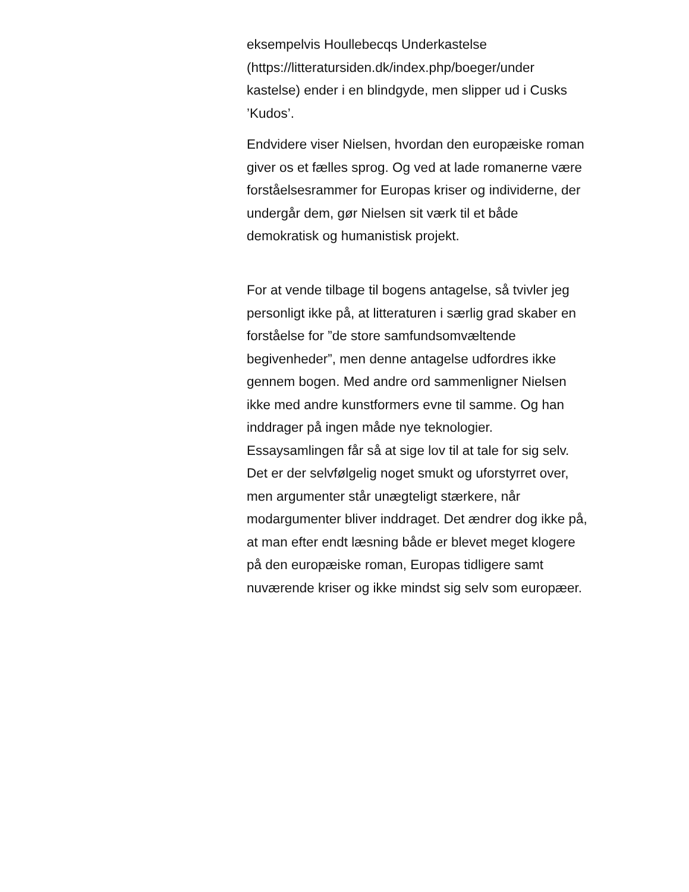eksempelvis Houllebecqs Underkastelse (https://litteratursiden.dk/index.php/boeger/under kastelse) ender i en blindgyde, men slipper ud i Cusks ’Kudos’.
Endvidere viser Nielsen, hvordan den europæiske roman giver os et fælles sprog. Og ved at lade romanerne være forståelsesrammer for Europas kriser og individerne, der undergår dem, gør Nielsen sit værk til et både demokratisk og humanistisk projekt.
For at vende tilbage til bogens antagelse, så tvivler jeg personligt ikke på, at litteraturen i særlig grad skaber en forståelse for ”de store samfundsomvæltende begivenheder”, men denne antagelse udfordres ikke gennem bogen. Med andre ord sammenligner Nielsen ikke med andre kunstformers evne til samme. Og han inddrager på ingen måde nye teknologier. Essaysamlingen får så at sige lov til at tale for sig selv.
Det er der selvfølgelig noget smukt og uforstyrret over, men argumenter står unægteligt stærkere, når modargumenter bliver inddraget. Det ændrer dog ikke på, at man efter endt læsning både er blevet meget klogere på den europæiske roman, Europas tidligere samt nuværende kriser og ikke mindst sig selv som europæer.